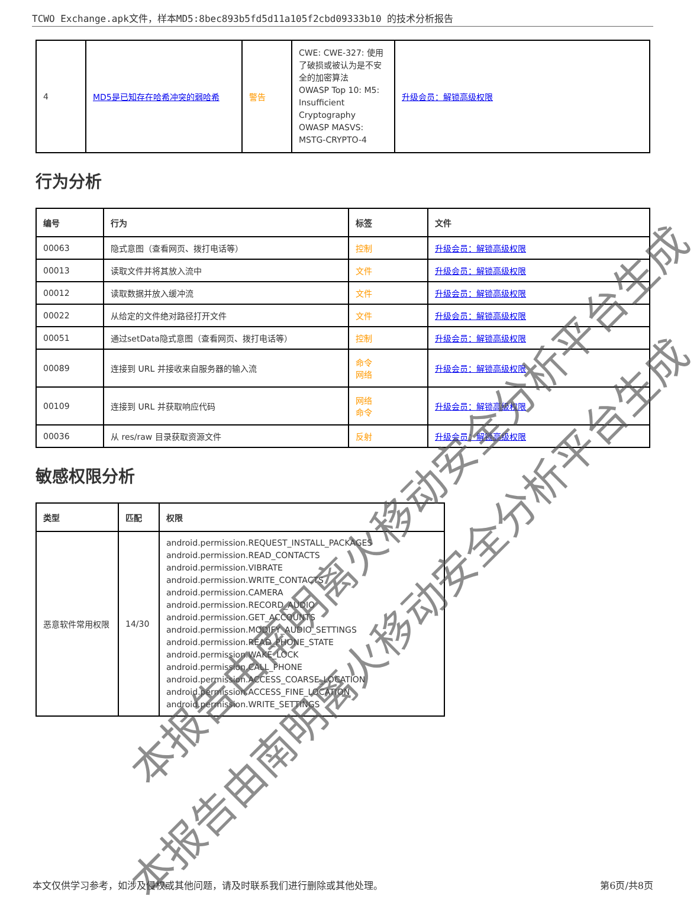TCWO Exchange.apk文件，样本MD5:8bec893b5fd5d11a105f2cbd09333b10 的技术分析报告
| 4 | MD5是已知存在哈希冲突的弱哈希 | 警告 | CWE: CWE-327: 使用了破损或被认为是不安全的加密算法 OWASP Top 10: M5: Insufficient Cryptography OWASP MASVS: MSTG-CRYPTO-4 | 升级会员：解锁高级权限 |
行为分析
| 编号 | 行为 | 标签 | 文件 |
| --- | --- | --- | --- |
| 00063 | 隐式意图（查看网页、拨打电话等） | 控制 | 升级会员：解锁高级权限 |
| 00013 | 读取文件并将其放入流中 | 文件 | 升级会员：解锁高级权限 |
| 00012 | 读取数据并放入缓冲流 | 文件 | 升级会员：解锁高级权限 |
| 00022 | 从给定的文件绝对路径打开文件 | 文件 | 升级会员：解锁高级权限 |
| 00051 | 通过setData隐式意图（查看网页、拨打电话等） | 控制 | 升级会员：解锁高级权限 |
| 00089 | 连接到 URL 并接收来自服务器的输入流 | 命令 网络 | 升级会员：解锁高级权限 |
| 00109 | 连接到 URL 并获取响应代码 | 网络 命令 | 升级会员：解锁高级权限 |
| 00036 | 从 res/raw 目录获取资源文件 | 反射 | 升级会员：解锁高级权限 |
敏感权限分析
| 类型 | 匹配 | 权限 |
| --- | --- | --- |
| 恶意软件常用权限 | 14/30 | android.permission.REQUEST_INSTALL_PACKAGES android.permission.READ_CONTACTS android.permission.VIBRATE android.permission.WRITE_CONTACTS android.permission.CAMERA android.permission.RECORD_AUDIO android.permission.GET_ACCOUNTS android.permission.MODIFY_AUDIO_SETTINGS android.permission.READ_PHONE_STATE android.permission.WAKE_LOCK android.permission.CALL_PHONE android.permission.ACCESS_COARSE_LOCATION android.permission.ACCESS_FINE_LOCATION android.permission.WRITE_SETTINGS |
本报告由南明离火移动安全分析平台生成
本报告由南明离火移动安全分析平台生成
本文仅供学习参考，如涉及侵权或其他问题，请及时联系我们进行删除或其他处理。 第6页/共8页